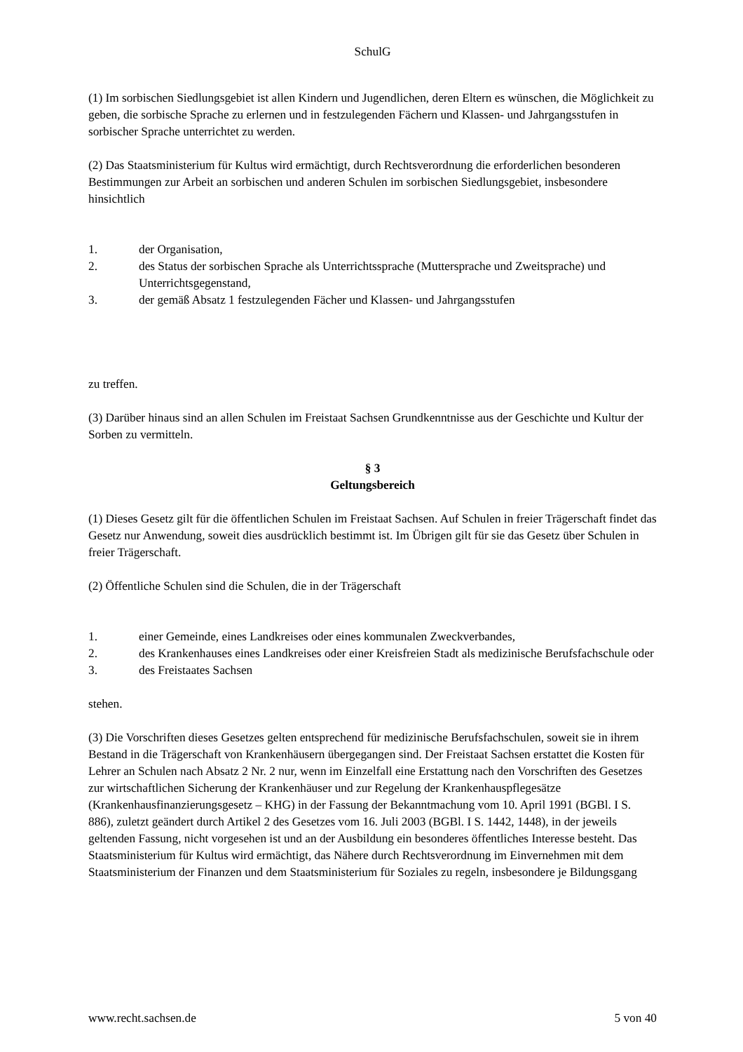SchulG
(1) Im sorbischen Siedlungsgebiet ist allen Kindern und Jugendlichen, deren Eltern es wünschen, die Möglichkeit zu geben, die sorbische Sprache zu erlernen und in festzulegenden Fächern und Klassen- und Jahrgangsstufen in sorbischer Sprache unterrichtet zu werden.
(2) Das Staatsministerium für Kultus wird ermächtigt, durch Rechtsverordnung die erforderlichen besonderen Bestimmungen zur Arbeit an sorbischen und anderen Schulen im sorbischen Siedlungsgebiet, insbesondere hinsichtlich
1. der Organisation,
2. des Status der sorbischen Sprache als Unterrichtssprache (Muttersprache und Zweitsprache) und Unterrichtsgegenstand,
3. der gemäß Absatz 1 festzulegenden Fächer und Klassen- und Jahrgangsstufen
zu treffen.
(3) Darüber hinaus sind an allen Schulen im Freistaat Sachsen Grundkenntnisse aus der Geschichte und Kultur der Sorben zu vermitteln.
§ 3
Geltungsbereich
(1) Dieses Gesetz gilt für die öffentlichen Schulen im Freistaat Sachsen. Auf Schulen in freier Trägerschaft findet das Gesetz nur Anwendung, soweit dies ausdrücklich bestimmt ist. Im Übrigen gilt für sie das Gesetz über Schulen in freier Trägerschaft.
(2) Öffentliche Schulen sind die Schulen, die in der Trägerschaft
1. einer Gemeinde, eines Landkreises oder eines kommunalen Zweckverbandes,
2. des Krankenhauses eines Landkreises oder einer Kreisfreien Stadt als medizinische Berufsfachschule oder
3. des Freistaates Sachsen
stehen.
(3) Die Vorschriften dieses Gesetzes gelten entsprechend für medizinische Berufsfachschulen, soweit sie in ihrem Bestand in die Trägerschaft von Krankenhäusern übergegangen sind. Der Freistaat Sachsen erstattet die Kosten für Lehrer an Schulen nach Absatz 2 Nr. 2 nur, wenn im Einzelfall eine Erstattung nach den Vorschriften des Gesetzes zur wirtschaftlichen Sicherung der Krankenhäuser und zur Regelung der Krankenhauspflegesätze (Krankenhausfinanzierungsgesetz – KHG) in der Fassung der Bekanntmachung vom 10. April 1991 (BGBl. I S. 886), zuletzt geändert durch Artikel 2 des Gesetzes vom 16. Juli 2003 (BGBl. I S. 1442, 1448), in der jeweils geltenden Fassung, nicht vorgesehen ist und an der Ausbildung ein besonderes öffentliches Interesse besteht. Das Staatsministerium für Kultus wird ermächtigt, das Nähere durch Rechtsverordnung im Einvernehmen mit dem Staatsministerium der Finanzen und dem Staatsministerium für Soziales zu regeln, insbesondere je Bildungsgang
www.recht.sachsen.de 5 von 40